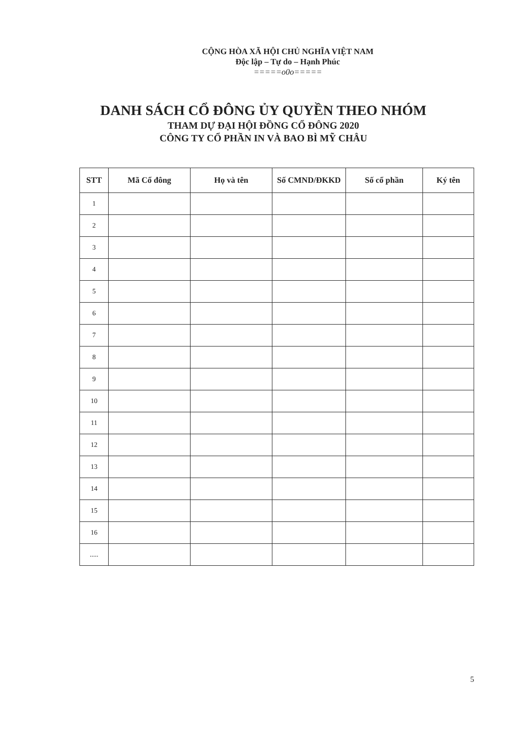CỘNG HÒA XÃ HỘI CHỦ NGHĨA VIỆT NAM
Độc lập – Tự do – Hạnh Phúc
=====o0o=====
DANH SÁCH CỔ ĐÔNG ỦY QUYỀN THEO NHÓM
THAM DỰ ĐẠI HỘI ĐỒNG CỔ ĐÔNG 2020
CÔNG TY CỔ PHẦN IN VÀ BAO BÌ MỸ CHÂU
| STT | Mã Cổ đông | Họ và tên | Số CMND/ĐKKD | Số cổ phần | Ký tên |
| --- | --- | --- | --- | --- | --- |
| 1 | | | | | |
| 2 | | | | | |
| 3 | | | | | |
| 4 | | | | | |
| 5 | | | | | |
| 6 | | | | | |
| 7 | | | | | |
| 8 | | | | | |
| 9 | | | | | |
| 10 | | | | | |
| 11 | | | | | |
| 12 | | | | | |
| 13 | | | | | |
| 14 | | | | | |
| 15 | | | | | |
| 16 | | | | | |
| ..... | | | | | |
5